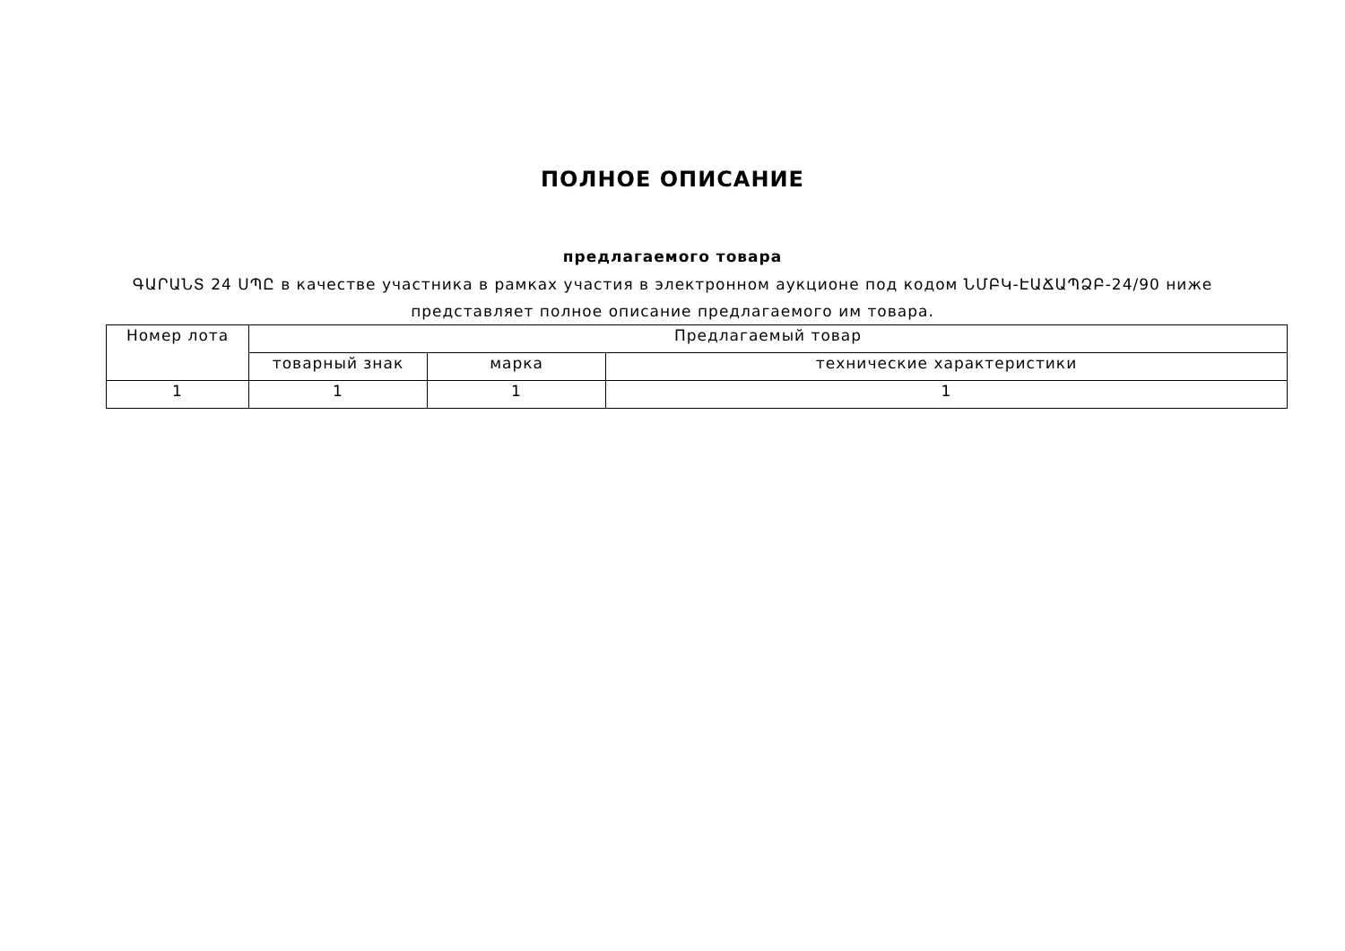ПОЛНОЕ ОПИСАНИЕ
предлагаемого товара
ԳԱՐԱՆՏ 24 ՍՊԸ в качестве участника в рамках участия в электронном аукционе под кодом ՆՄԲԿ-ԷԱՃԱՊՁԲ-24/90 ниже
представляет полное описание предлагаемого им товара.
| Номер лота | Предлагаемый товар | | |
| --- | --- | --- | --- |
| | товарный знак | марка | технические характеристики |
| 1 | 1 | 1 | 1 |